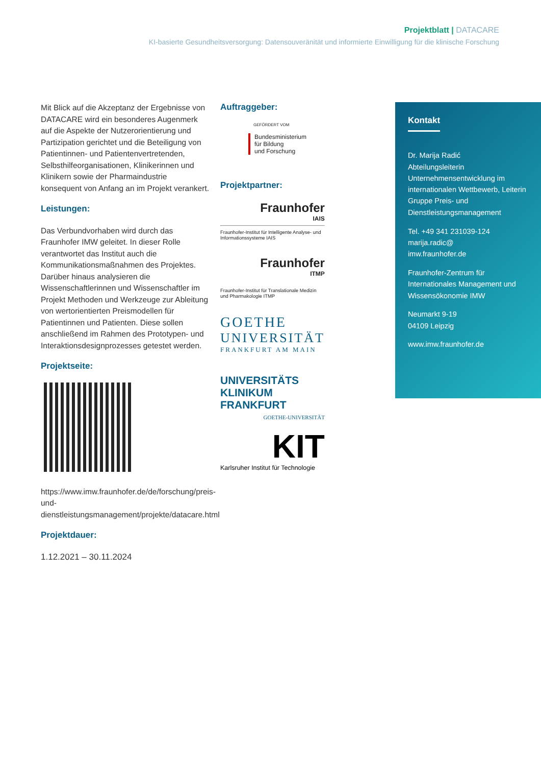Projektblatt | DATACARE
KI-basierte Gesundheitsversorgung: Datensouveränität und informierte Einwilligung für die klinische Forschung
Mit Blick auf die Akzeptanz der Ergebnisse von DATACARE wird ein besonderes Augenmerk auf die Aspekte der Nutzerorientierung und Partizipation gerichtet und die Beteiligung von Patientinnen- und Patientenvertretenden, Selbsthilfeorganisationen, Klinikerinnen und Klinikern sowie der Pharmaindustrie konsequent von Anfang an im Projekt verankert.
Leistungen:
Das Verbundvorhaben wird durch das Fraunhofer IMW geleitet. In dieser Rolle verantwortet das Institut auch die Kommunikationsmaßnahmen des Projektes. Darüber hinaus analysieren die Wissenschaftlerinnen und Wissenschaftler im Projekt Methoden und Werkzeuge zur Ableitung von wertorientierten Preismodellen für Patientinnen und Patienten. Diese sollen anschließend im Rahmen des Prototypen- und Interaktionsdesignprozesses getestet werden.
Projektseite:
https://www.imw.fraunhofer.de/de/forschung/preis-und-dienstleistungsmanagement/projekte/datacare.html
Projektdauer:
1.12.2021 – 30.11.2024
Auftraggeber:
GEFÖRDERT VOM
Bundesministerium
für Bildung
und Forschung
Projektpartner:
Fraunhofer
IAIS
Fraunhofer-Institut für Intelligente Analyse- und Informationssysteme IAIS
Fraunhofer
ITMP
Fraunhofer-Institut für Translationale Medizin und Pharmakologie ITMP
GOETHE
UNIVERSITÄT
FRANKFURT AM MAIN
UNIVERSITÄTS
KLINIKUM FRANKFURT
GOETHE-UNIVERSITÄT
KIT
Karlsruher Institut für Technologie
Kontakt
Dr. Marija Radić
Abteilungsleiterin
Unternehmensentwicklung im internationalen Wettbewerb, Leiterin
Gruppe Preis- und Dienstleistungsmanagement
Tel. +49 341 231039-124
marija.radic@
imw.fraunhofer.de
Fraunhofer-Zentrum für Internationales Management und Wissensökonomie IMW
Neumarkt 9-19
04109 Leipzig
www.imw.fraunhofer.de